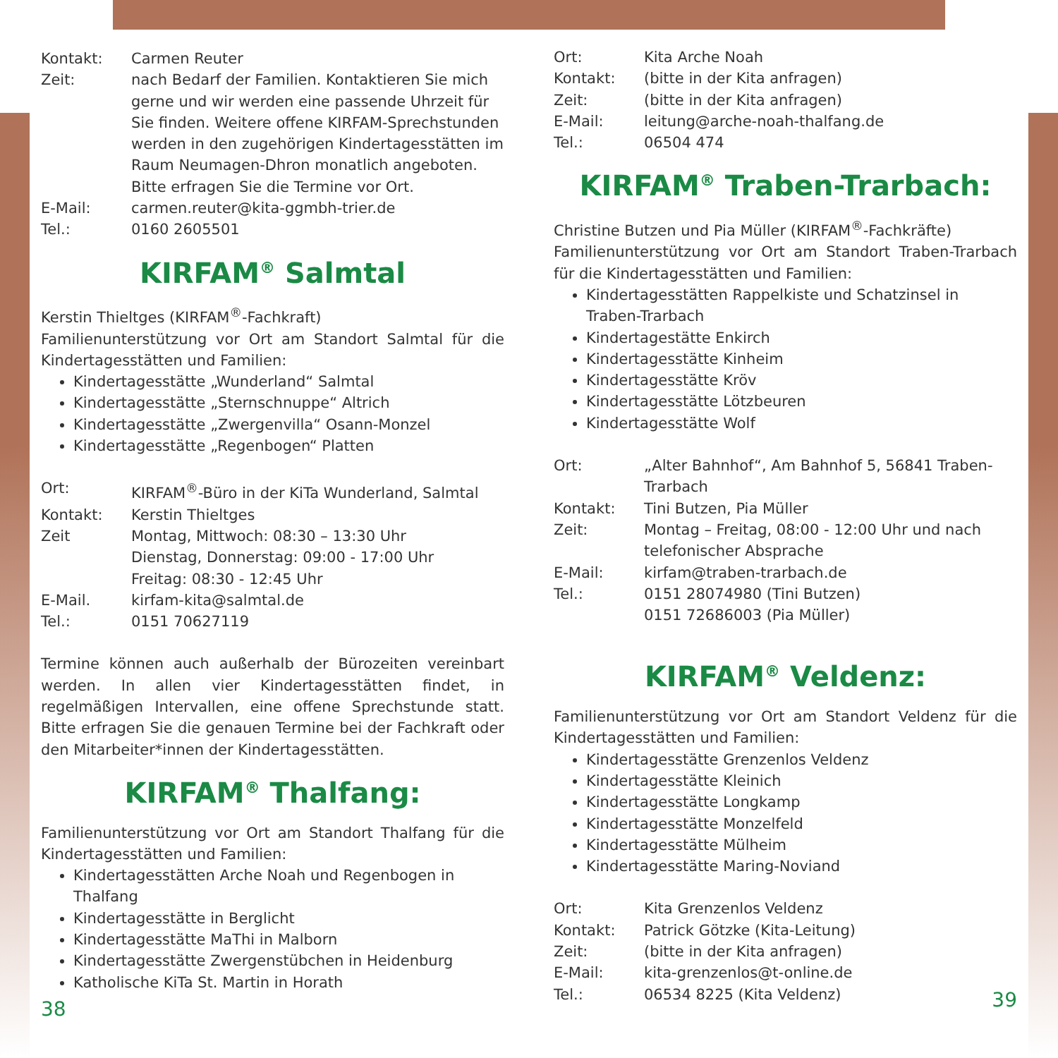Kontakt: Carmen Reuter
Zeit: nach Bedarf der Familien. Kontaktieren Sie mich gerne und wir werden eine passende Uhrzeit für Sie finden. Weitere offene KIRFAM-Sprechstunden werden in den zugehörigen Kindertagesstätten im Raum Neumagen-Dhron monatlich angeboten. Bitte erfragen Sie die Termine vor Ort.
E-Mail: carmen.reuter@kita-ggmbh-trier.de
Tel.: 0160 2605501
KIRFAM<sup>®</sup> Salmtal
Kerstin Thieltges (KIRFAM<sup>®</sup>-Fachkraft)
Familienunterstützung vor Ort am Standort Salmtal für die Kindertagesstätten und Familien:
Kindertagesstätte „Wunderland“ Salmtal
Kindertagesstätte „Sternschnuppe“ Altrich
Kindertagesstätte „Zwergenvilla“ Osann-Monzel
Kindertagesstätte „Regenbogen“ Platten
Ort: KIRFAM<sup>®</sup>-Büro in der KiTa Wunderland, Salmtal
Kontakt: Kerstin Thieltges
Zeit Montag, Mittwoch: 08:30 – 13:30 Uhr
Dienstag, Donnerstag: 09:00 - 17:00 Uhr
Freitag: 08:30 - 12:45 Uhr
E-Mail. kirfam-kita@salmtal.de
Tel.: 0151 70627119
Termine können auch außerhalb der Bürozeiten vereinbart werden. In allen vier Kindertagesstätten findet, in regelmäßigen Intervallen, eine offene Sprechstunde statt. Bitte erfragen Sie die genauen Termine bei der Fachkraft oder den Mitarbeiter*innen der Kindertagesstätten.
KIRFAM<sup>®</sup> Thalfang:
Familienunterstützung vor Ort am Standort Thalfang für die Kindertagesstätten und Familien:
Kindertagesstätten Arche Noah und Regenbogen in Thalfang
Kindertagesstätte in Berglicht
Kindertagesstätte MaThi in Malborn
Kindertagesstätte Zwergenstübchen in Heidenburg
Katholische KiTa St. Martin in Horath
38
Ort: Kita Arche Noah
Kontakt: (bitte in der Kita anfragen)
Zeit: (bitte in der Kita anfragen)
E-Mail: leitung@arche-noah-thalfang.de
Tel.: 06504 474
KIRFAM<sup>®</sup> Traben-Trarbach:
Christine Butzen und Pia Müller (KIRFAM<sup>®</sup>-Fachkräfte)
Familienunterstützung vor Ort am Standort Traben-Trarbach für die Kindertagesstätten und Familien:
Kindertagesstätten Rappelkiste und Schatzinsel in Traben-Trarbach
Kindertagestätte Enkirch
Kindertagesstätte Kinheim
Kindertagesstätte Kröv
Kindertagesstätte Lötzbeuren
Kindertagesstätte Wolf
Ort: „Alter Bahnhof“, Am Bahnhof 5, 56841 Traben-Trarbach
Kontakt: Tini Butzen, Pia Müller
Zeit: Montag – Freitag, 08:00 - 12:00 Uhr und nach telefonischer Absprache
E-Mail: kirfam@traben-trarbach.de
Tel.: 0151 28074980 (Tini Butzen)
0151 72686003 (Pia Müller)
KIRFAM<sup>®</sup> Veldenz:
Familienunterstützung vor Ort am Standort Veldenz für die Kindertagesstätten und Familien:
Kindertagesstätte Grenzenlos Veldenz
Kindertagesstätte Kleinich
Kindertagesstätte Longkamp
Kindertagesstätte Monzelfeld
Kindertagesstätte Mülheim
Kindertagesstätte Maring-Noviand
Ort: Kita Grenzenlos Veldenz
Kontakt: Patrick Götzke (Kita-Leitung)
Zeit: (bitte in der Kita anfragen)
E-Mail: kita-grenzenlos@t-online.de
Tel.: 06534 8225 (Kita Veldenz)
39